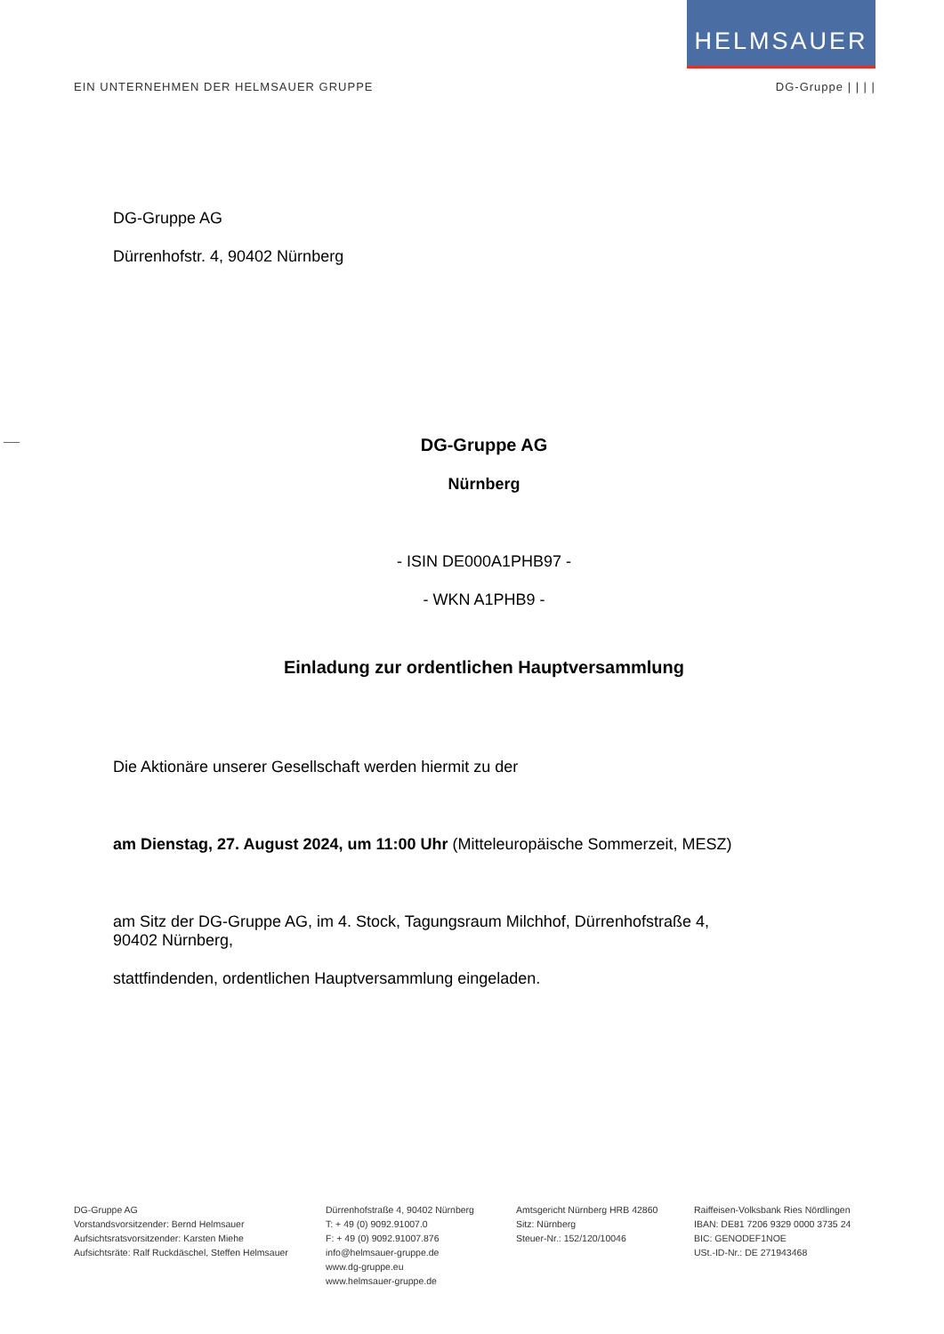HELMSAUER
EIN UNTERNEHMEN DER HELMSAUER GRUPPE DG-Gruppe | | | |
DG-Gruppe AG
Dürrenhofstr. 4, 90402 Nürnberg
DG-Gruppe AG
Nürnberg
- ISIN DE000A1PHB97 -
- WKN A1PHB9 -
Einladung zur ordentlichen Hauptversammlung
Die Aktionäre unserer Gesellschaft werden hiermit zu der
am Dienstag, 27. August 2024, um 11:00 Uhr (Mitteleuropäische Sommerzeit, MESZ)
am Sitz der DG-Gruppe AG, im 4. Stock, Tagungsraum Milchhof, Dürrenhofstraße 4,
90402 Nürnberg,
stattfindenden, ordentlichen Hauptversammlung eingeladen.
DG-Gruppe AG
Vorstandsvorsitzender: Bernd Helmsauer
Aufsichtsratsvorsitzender: Karsten Miehe
Aufsichtsräte: Ralf Ruckdäschel, Steffen Helmsauer
Dürrenhofstraße 4, 90402 Nürnberg
T: + 49 (0) 9092.91007.0
F: + 49 (0) 9092.91007.876
info@helmsauer-gruppe.de
www.dg-gruppe.eu
www.helmsauer-gruppe.de
Amtsgericht Nürnberg HRB 42860
Sitz: Nürnberg
Steuer-Nr.: 152/120/10046
Raiffeisen-Volksbank Ries Nördlingen
IBAN: DE81 7206 9329 0000 3735 24
BIC: GENODEF1NOE
USt.-ID-Nr.: DE 271943468